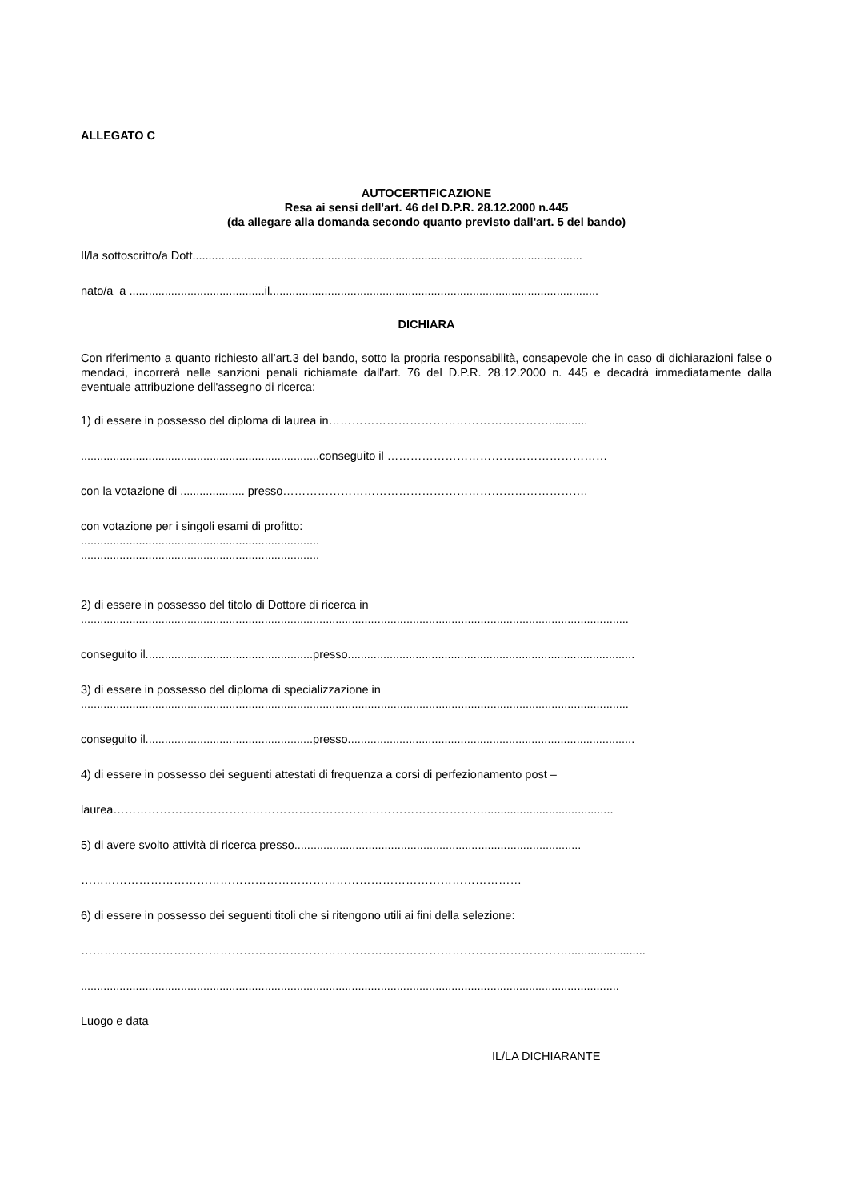ALLEGATO C
AUTOCERTIFICAZIONE
Resa ai sensi dell'art. 46 del D.P.R. 28.12.2000 n.445
(da allegare alla domanda secondo quanto previsto dall'art. 5 del bando)
Il/la sottoscritto/a Dott.........................................................................................................................
nato/a a ..........................................il......................................................................................................
DICHIARA
Con riferimento a quanto richiesto all’art.3 del bando, sotto la propria responsabilità, consapevole che in caso di dichiarazioni false o mendaci, incorrerà nelle sanzioni penali richiamate dall'art. 76 del D.P.R. 28.12.2000 n. 445 e decadrà immediatamente dalla eventuale attribuzione dell'assegno di ricerca:
1) di essere in possesso del diploma di laurea in…………………………………………………............
..........................................................................conseguito il …………………………………………………
con la votazione di .................... presso…………………………………………………………………….
con votazione per i singoli esami di profitto:
..........................................................................
..........................................................................
2) di essere in possesso del titolo di Dottore di ricerca in
..........................................................................................................................................................................
conseguito il....................................................presso.........................................................................................
3) di essere in possesso del diploma di specializzazione in
..........................................................................................................................................................................
conseguito il....................................................presso.........................................................................................
4) di essere in possesso dei seguenti attestati di frequenza a corsi di perfezionamento post –
laurea……………………………………………………………………………………........................................
5) di avere svolto attività di ricerca presso.........................................................................................
……………………………………………………………………………………………………
6) di essere in possesso dei seguenti titoli che si ritengono utili ai fini della selezione:
………………………………………………………………………………………………………………........................
.......................................................................................................................................................................
Luogo e data
IL/LA DICHIARANTE